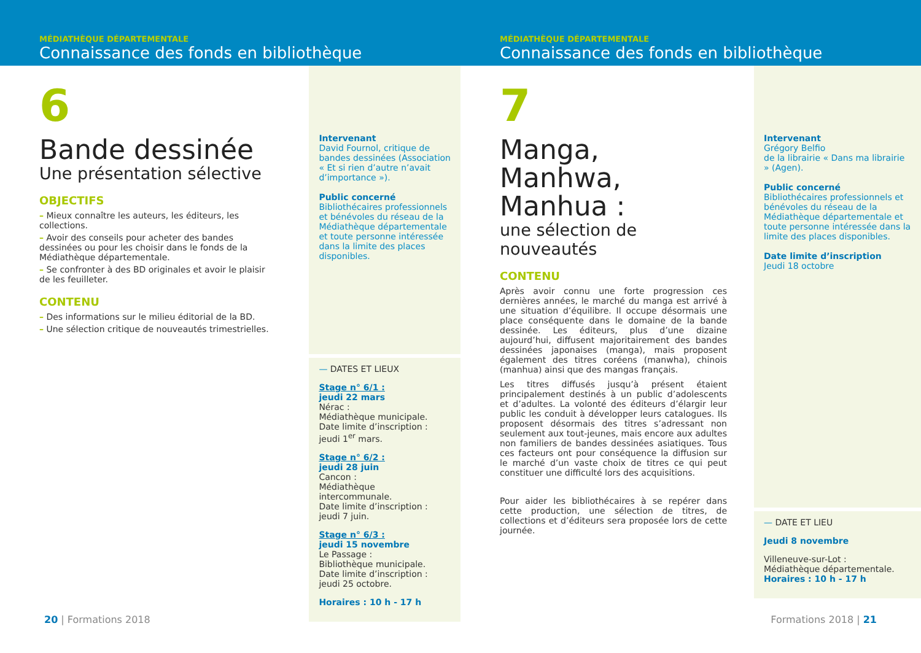MÉDIATHÈQUE DÉPARTEMENTALE
Connaissance des fonds en bibliothèque
6
Bande dessinée
Une présentation sélective
OBJECTIFS
– Mieux connaître les auteurs, les éditeurs, les collections.
– Avoir des conseils pour acheter des bandes dessinées ou pour les choisir dans le fonds de la Médiathèque départementale.
– Se confronter à des BD originales et avoir le plaisir de les feuilleter.
CONTENU
– Des informations sur le milieu éditorial de la BD.
– Une sélection critique de nouveautés trimestrielles.
Intervenant
David Fournol, critique de bandes dessinées (Association « Et si rien d’autre n’avait d’importance »).
Public concerné
Bibliothécaires professionnels et bénévoles du réseau de la Médiathèque départementale et toute personne intéressée dans la limite des places disponibles.
— DATES ET LIEUX
Stage n° 6/1 :
jeudi 22 mars
Nérac :
Médiathèque municipale.
Date limite d’inscription :
jeudi 1<sup>er</sup> mars.
Stage n° 6/2 :
jeudi 28 juin
Cancon :
Médiathèque intercommunale.
Date limite d’inscription :
jeudi 7 juin.
Stage n° 6/3 :
jeudi 15 novembre
Le Passage :
Bibliothèque municipale.
Date limite d’inscription :
jeudi 25 octobre.
Horaires : 10 h - 17 h
20 | Formations 2018
MÉDIATHÈQUE DÉPARTEMENTALE
Connaissance des fonds en bibliothèque
7
Manga, Manhwa, Manhua :
une sélection de nouveautés
CONTENU
Après avoir connu une forte progression ces dernières années, le marché du manga est arrivé à une situation d’équilibre. Il occupe désormais une place conséquente dans le domaine de la bande dessinée. Les éditeurs, plus d’une dizaine aujourd’hui, diffusent majoritairement des bandes dessinées japonaises (manga), mais proposent également des titres coréens (manwha), chinois (manhua) ainsi que des mangas français.
Les titres diffusés jusqu’à présent étaient principalement destinés à un public d’adolescents et d’adultes. La volonté des éditeurs d’élargir leur public les conduit à développer leurs catalogues. Ils proposent désormais des titres s’adressant non seulement aux tout-jeunes, mais encore aux adultes non familiers de bandes dessinées asiatiques. Tous ces facteurs ont pour conséquence la diffusion sur le marché d’un vaste choix de titres ce qui peut constituer une difficulté lors des acquisitions.
Pour aider les bibliothécaires à se repérer dans cette production, une sélection de titres, de collections et d’éditeurs sera proposée lors de cette journée.
Intervenant
Grégory Belfio
de la librairie « Dans ma librairie » (Agen).
Public concerné
Bibliothécaires professionnels et bénévoles du réseau de la Médiathèque départementale et toute personne intéressée dans la limite des places disponibles.
Date limite d’inscription
Jeudi 18 octobre
— DATE ET LIEU
Jeudi 8 novembre
Villeneuve-sur-Lot :
Médiathèque départementale.
Horaires : 10 h - 17 h
Formations 2018 | 21